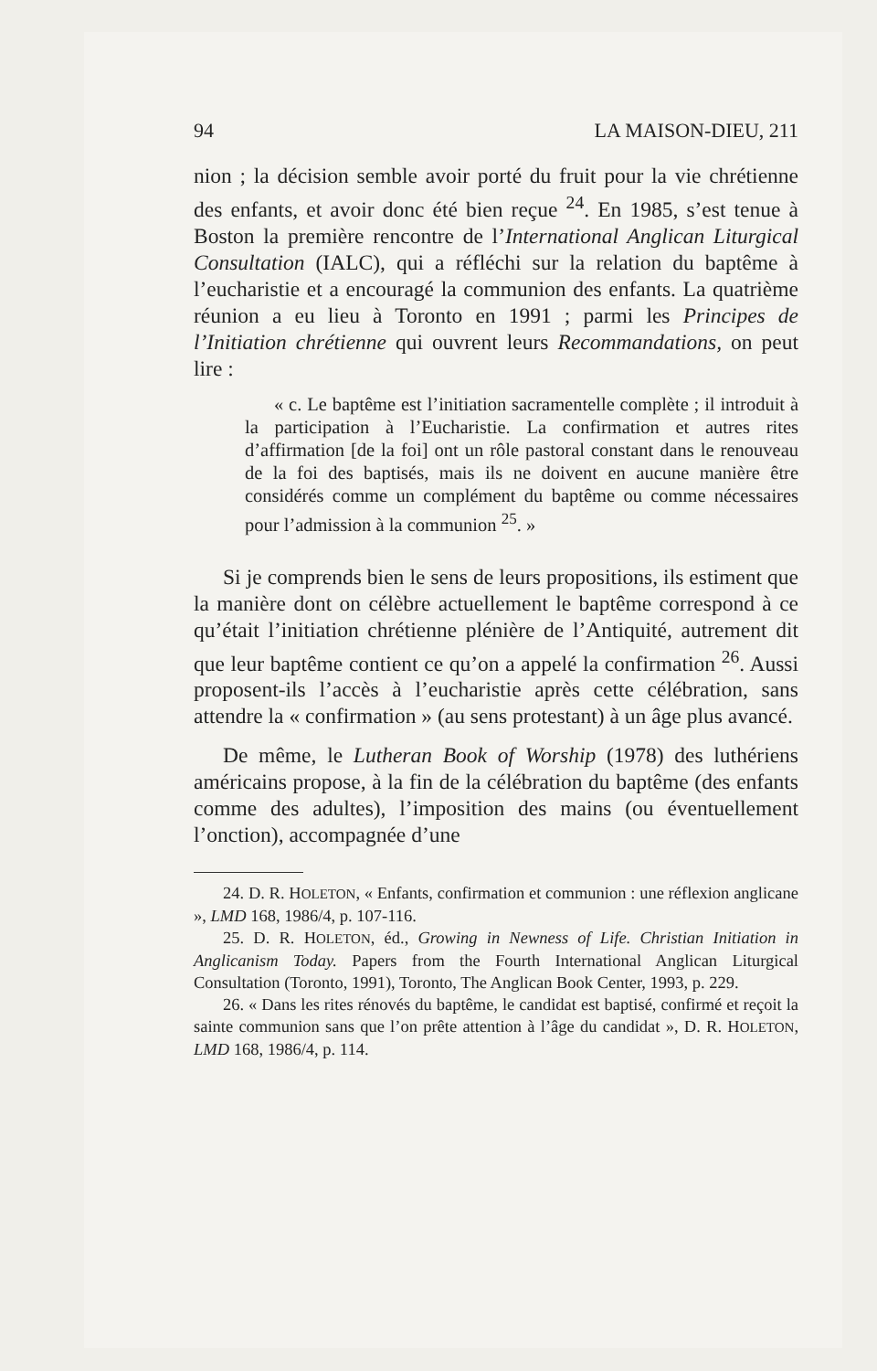94 LA MAISON-DIEU, 211
nion ; la décision semble avoir porté du fruit pour la vie chrétienne des enfants, et avoir donc été bien reçue <sup>24</sup>. En 1985, s’est tenue à Boston la première rencontre de l’International Anglican Liturgical Consultation (IALC), qui a réfléchi sur la relation du baptême à l’eucharistie et a encouragé la communion des enfants. La quatrième réunion a eu lieu à Toronto en 1991 ; parmi les Principes de l’Initiation chrétienne qui ouvrent leurs Recommandations, on peut lire :
« c. Le baptême est l’initiation sacramentelle complète ; il introduit à la participation à l’Eucharistie. La confirmation et autres rites d’affirmation [de la foi] ont un rôle pastoral constant dans le renouveau de la foi des baptisés, mais ils ne doivent en aucune manière être considérés comme un complément du baptême ou comme nécessaires pour l’admission à la communion <sup>25</sup>. »
Si je comprends bien le sens de leurs propositions, ils estiment que la manière dont on célèbre actuellement le baptême correspond à ce qu’était l’initiation chrétienne plénière de l’Antiquité, autrement dit que leur baptême contient ce qu’on a appelé la confirmation <sup>26</sup>. Aussi proposent-ils l’accès à l’eucharistie après cette célébration, sans attendre la « confirmation » (au sens protestant) à un âge plus avancé.
De même, le Lutheran Book of Worship (1978) des luthériens américains propose, à la fin de la célébration du baptême (des enfants comme des adultes), l’imposition des mains (ou éventuellement l’onction), accompagnée d’une
24. D. R. HOLETON, « Enfants, confirmation et communion : une réflexion anglicane », LMD 168, 1986/4, p. 107-116.
25. D. R. HOLETON, éd., Growing in Newness of Life. Christian Initiation in Anglicanism Today. Papers from the Fourth International Anglican Liturgical Consultation (Toronto, 1991), Toronto, The Anglican Book Center, 1993, p. 229.
26. « Dans les rites rénovés du baptême, le candidat est baptisé, confirmé et reçoit la sainte communion sans que l’on prête attention à l’âge du candidat », D. R. HOLETON, LMD 168, 1986/4, p. 114.